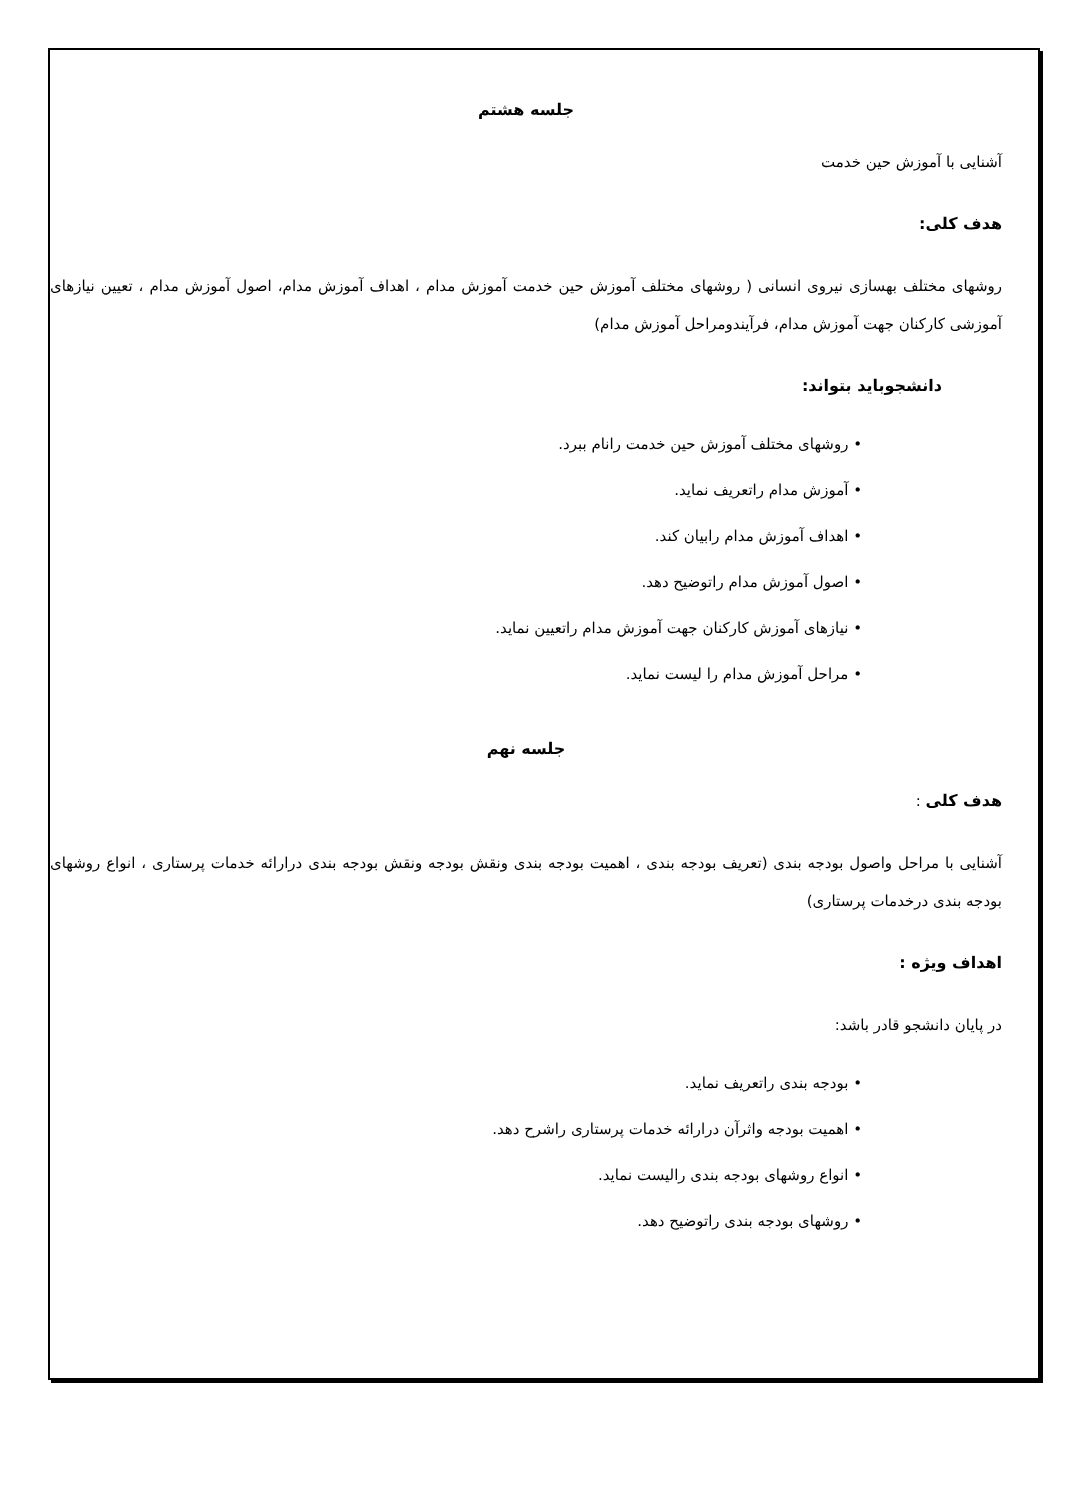جلسه هشتم
آشنایی با آموزش حین خدمت
هدف کلی:
روشهای مختلف بهسازی نیروی انسانی ( روشهای مختلف آموزش حین خدمت آموزش مدام ، اهداف آموزش مدام، اصول آموزش مدام ، تعیین نیازهای آموزشی کارکنان جهت آموزش مدام، فرآیندومراحل آموزش مدام)
دانشجوباید بتواند:
• روشهای مختلف آموزش حین خدمت رانام ببرد.
• آموزش مدام راتعریف نماید.
• اهداف آموزش مدام رابیان کند.
• اصول آموزش مدام راتوضیح دهد.
• نیازهای آموزش کارکنان جهت آموزش مدام راتعیین نماید.
• مراحل آموزش مدام را لیست نماید.
جلسه نهم
هدف کلی :
آشنایی با مراحل واصول بودجه بندی (تعریف بودجه بندی ، اهمیت بودجه بندی ونقش بودجه ونقش بودجه بندی درارائه خدمات پرستاری ، انواع روشهای بودجه بندی درخدمات پرستاری)
اهداف ویژه :
در پایان دانشجو قادر باشد:
• بودجه بندی راتعریف نماید.
• اهمیت بودجه واثرآن درارائه خدمات پرستاری راشرح دهد.
• انواع روشهای بودجه بندی رالیست نماید.
• روشهای بودجه بندی راتوضیح دهد.